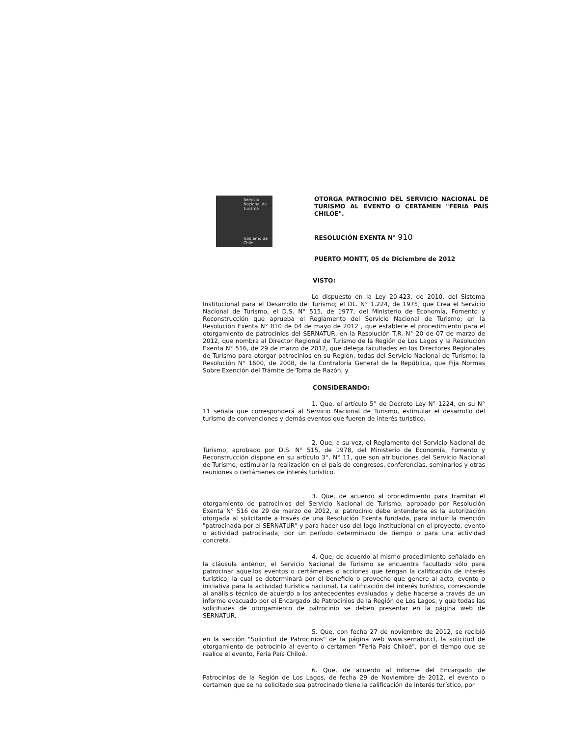Servicio
Nacional de
Turismo
Gobierno de Chile
OTORGA PATROCINIO DEL SERVICIO NACIONAL DE TURISMO AL EVENTO O CERTAMEN "FERIA PAÍS CHILOE".
RESOLUCIÓN EXENTA N° 910
PUERTO MONTT, 05 de Diciembre de 2012
VISTO:
Lo dispuesto en la Ley 20.423, de 2010, del Sistema Institucional para el Desarrollo del Turismo; el DL. N° 1.224, de 1975, que Crea el Servicio Nacional de Turismo, el D.S. N° 515, de 1977, del Ministerio de Economía, Fomento y Reconstrucción que aprueba el Reglamento del Servicio Nacional de Turismo; en la Resolución Exenta N° 810 de 04 de mayo de 2012 , que establece el procedimiento para el otorgamiento de patrocinios del SERNATUR, en la Resolución T.R. N° 20 de 07 de marzo de 2012, que nombra al Director Regional de Turismo de la Región de Los Lagos y la Resolución Exenta N° 516, de 29 de marzo de 2012, que delega facultades en los Directores Regionales de Turismo para otorgar patrocinios en su Región, todas del Servicio Nacional de Turismo; la Resolución N° 1600, de 2008, de la Contraloría General de la República, que Fija Normas Sobre Exención del Trámite de Toma de Razón; y
CONSIDERANDO:
1. Que, el artículo 5° de Decreto Ley N° 1224, en su N° 11 señala que corresponderá al Servicio Nacional de Turismo, estimular el desarrollo del turismo de convenciones y demás eventos que fueren de interés turístico.
2. Que, a su vez, el Reglamento del Servicio Nacional de Turismo, aprobado por D.S. N° 515, de 1978, del Ministerio de Economía, Fomento y Reconstrucción dispone en su artículo 3°, N° 11, que son atribuciones del Servicio Nacional de Turismo, estimular la realización en el país de congresos, conferencias, seminarios y otras reuniones o certámenes de interés turístico.
3. Que, de acuerdo al procedimiento para tramitar el otorgamiento de patrocinios del Servicio Nacional de Turismo, aprobado por Resolución Exenta N° 516 de 29 de marzo de 2012, el patrocinio debe entenderse es la autorización otorgada al solicitante a través de una Resolución Exenta fundada, para incluir la mención "patrocinada por el SERNATUR" y para hacer uso del logo institucional en el proyecto, evento o actividad patrocinada, por un período determinado de tiempo o para una actividad concreta.
4. Que, de acuerdo al mismo procedimiento señalado en la cláusula anterior, el Servicio Nacional de Turismo se encuentra facultado sólo para patrocinar aquellos eventos o certámenes o acciones que tengan la calificación de interés turístico, la cual se determinará por el beneficio o provecho que genere al acto, evento o iniciativa para la actividad turística nacional. La calificación del interés turístico, corresponde al análisis técnico de acuerdo a los antecedentes evaluados y debe hacerse a través de un informe evacuado por el Encargado de Patrocinios de la Región de Los Lagos, y que todas las solicitudes de otorgamiento de patrocinio se deben presentar en la página web de SERNATUR.
5. Que, con fecha 27 de noviembre de 2012, se recibió en la sección "Solicitud de Patrocinios" de la página web www.sernatur.cl, la solicitud de otorgamiento de patrocinio al evento o certamen "Feria País Chiloé", por el tiempo que se realice el evento, Feria País Chiloé.
6. Que, de acuerdo al informe del Encargado de Patrocinios de la Región de Los Lagos, de fecha 29 de Noviembre de 2012, el evento o certamen que se ha solicitado sea patrocinado tiene la calificación de interés turístico, por